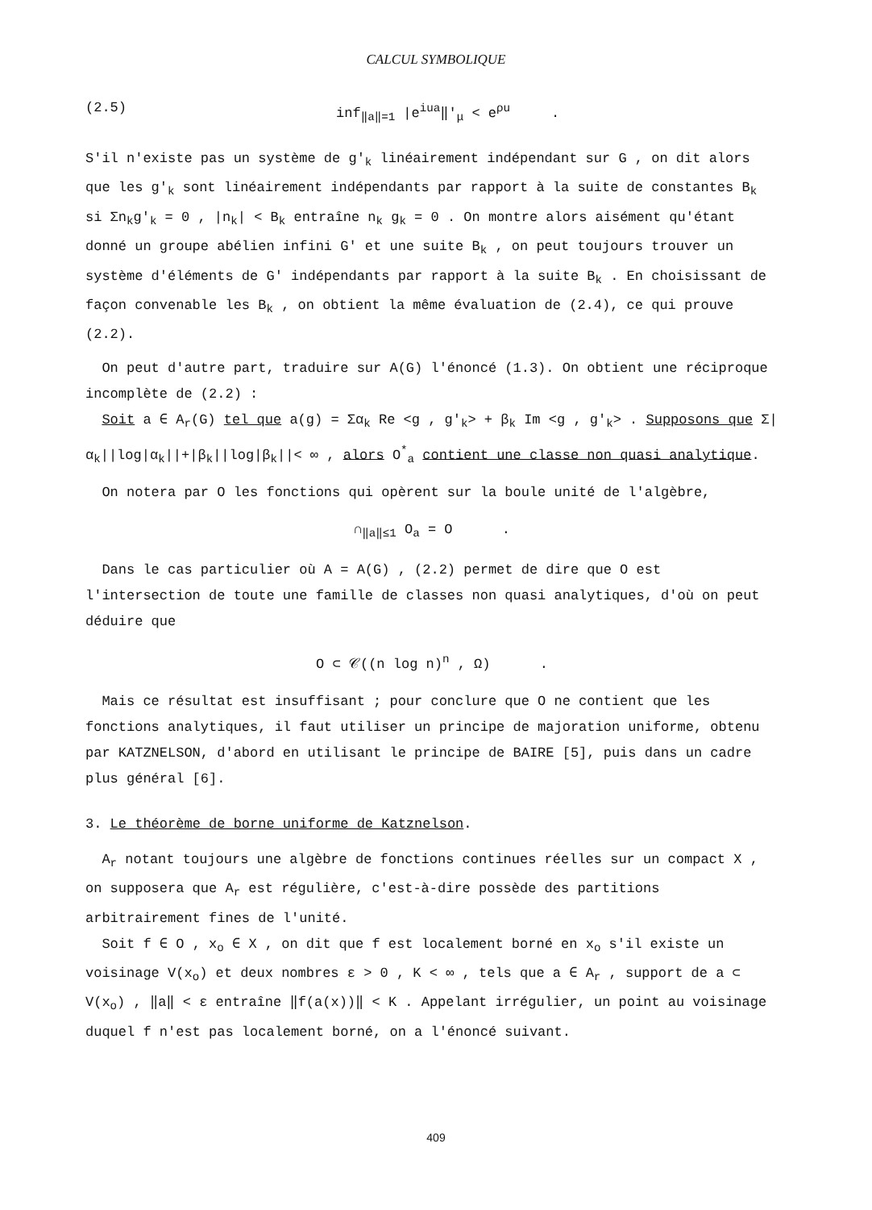CALCUL SYMBOLIQUE
(2.5) inf<sub>‖a‖=1</sub> |e<sup>iua</sup>‖'<sub>μ</sub> < e<sup>ρu</sup> .
S'il n'existe pas un système de g'<sub>k</sub> linéairement indépendant sur G , on dit alors que les g'<sub>k</sub> sont linéairement indépendants par rapport à la suite de constantes B<sub>k</sub> si Σn<sub>k</sub>g'<sub>k</sub> = 0 , |n<sub>k</sub>| < B<sub>k</sub> entraîne n<sub>k</sub> g<sub>k</sub> = 0 . On montre alors aisément qu'étant donné un groupe abélien infini G' et une suite B<sub>k</sub> , on peut toujours trouver un système d'éléments de G' indépendants par rapport à la suite B<sub>k</sub> . En choisissant de façon convenable les B<sub>k</sub> , on obtient la même évaluation de (2.4), ce qui prouve (2.2).
On peut d'autre part, traduire sur A(G) l'énoncé (1.3). On obtient une réciproque incomplète de (2.2) :
Soit a ∈ A<sub>r</sub>(G) tel que a(g) = Σα<sub>k</sub> Re <g , g'<sub>k</sub>> + β<sub>k</sub> Im <g , g'<sub>k</sub>> . Supposons que Σ|α<sub>k</sub>||log|α<sub>k</sub>||+|β<sub>k</sub>||log|β<sub>k</sub>||< ∞ , alors O<sup>*</sup><sub>a</sub> contient une classe non quasi analytique.
On notera par O les fonctions qui opèrent sur la boule unité de l'algèbre,
∩<sub>‖a‖≤1</sub> O<sub>a</sub> = O .
Dans le cas particulier où A = A(G) , (2.2) permet de dire que O est l'intersection de toute une famille de classes non quasi analytiques, d'où on peut déduire que
O ⊂ 𝒞((n log n)<sup>n</sup> , Ω) .
Mais ce résultat est insuffisant ; pour conclure que O ne contient que les fonctions analytiques, il faut utiliser un principe de majoration uniforme, obtenu par KATZNELSON, d'abord en utilisant le principe de BAIRE [5], puis dans un cadre plus général [6].
3. Le théorème de borne uniforme de Katznelson.
A<sub>r</sub> notant toujours une algèbre de fonctions continues réelles sur un compact X , on supposera que A<sub>r</sub> est régulière, c'est-à-dire possède des partitions arbitrairement fines de l'unité.
Soit f ∈ O , x<sub>o</sub> ∈ X , on dit que f est localement borné en x<sub>o</sub> s'il existe un voisinage V(x<sub>o</sub>) et deux nombres ε > 0 , K < ∞ , tels que a ∈ A<sub>r</sub> , support de a ⊂ V(x<sub>o</sub>) , ‖a‖ < ε entraîne ‖f(a(x))‖ < K . Appelant irrégulier, un point au voisinage duquel f n'est pas localement borné, on a l'énoncé suivant.
409